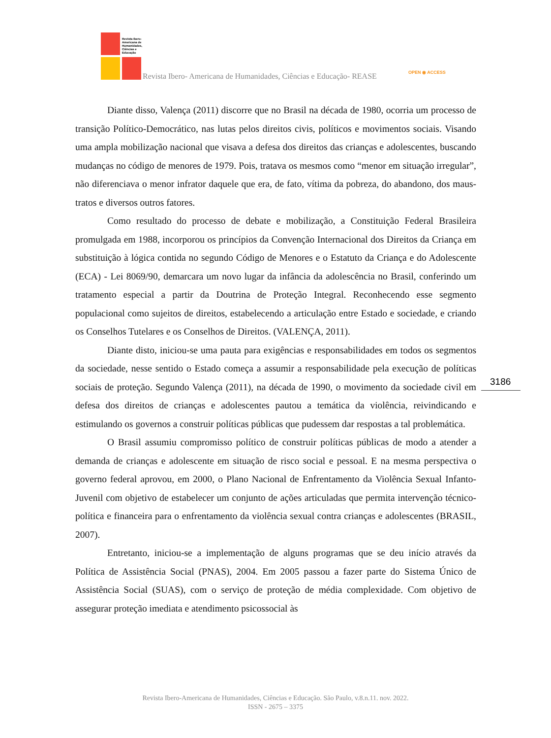Revista Ibero-
Americana de
Humanidades,
Ciências e
Educação
Revista Ibero- Americana de Humanidades, Ciências e Educação- REASE OPEN ◉ ACCESS
Diante disso, Valença (2011) discorre que no Brasil na década de 1980, ocorria um processo de transição Político-Democrático, nas lutas pelos direitos civis, políticos e movimentos sociais. Visando uma ampla mobilização nacional que visava a defesa dos direitos das crianças e adolescentes, buscando mudanças no código de menores de 1979. Pois, tratava os mesmos como “menor em situação irregular”, não diferenciava o menor infrator daquele que era, de fato, vítima da pobreza, do abandono, dos maus-tratos e diversos outros fatores.
Como resultado do processo de debate e mobilização, a Constituição Federal Brasileira promulgada em 1988, incorporou os princípios da Convenção Internacional dos Direitos da Criança em substituição à lógica contida no segundo Código de Menores e o Estatuto da Criança e do Adolescente (ECA) - Lei 8069/90, demarcara um novo lugar da infância da adolescência no Brasil, conferindo um tratamento especial a partir da Doutrina de Proteção Integral. Reconhecendo esse segmento populacional como sujeitos de direitos, estabelecendo a articulação entre Estado e sociedade, e criando os Conselhos Tutelares e os Conselhos de Direitos. (VALENÇA, 2011).
Diante disto, iniciou-se uma pauta para exigências e responsabilidades em todos os segmentos da sociedade, nesse sentido o Estado começa a assumir a responsabilidade pela execução de políticas sociais de proteção. Segundo Valença (2011), na década de 1990, o movimento da sociedade civil em defesa dos direitos de crianças e adolescentes pautou a temática da violência, reivindicando e estimulando os governos a construir políticas públicas que pudessem dar respostas a tal problemática.
O Brasil assumiu compromisso político de construir políticas públicas de modo a atender a demanda de crianças e adolescente em situação de risco social e pessoal. E na mesma perspectiva o governo federal aprovou, em 2000, o Plano Nacional de Enfrentamento da Violência Sexual Infanto-Juvenil com objetivo de estabelecer um conjunto de ações articuladas que permita intervenção técnico-política e financeira para o enfrentamento da violência sexual contra crianças e adolescentes (BRASIL, 2007).
Entretanto, iniciou-se a implementação de alguns programas que se deu início através da Política de Assistência Social (PNAS), 2004. Em 2005 passou a fazer parte do Sistema Único de Assistência Social (SUAS), com o serviço de proteção de média complexidade. Com objetivo de assegurar proteção imediata e atendimento psicossocial às
3186
Revista Ibero-Americana de Humanidades, Ciências e Educação. São Paulo, v.8.n.11. nov. 2022.
ISSN - 2675 – 3375